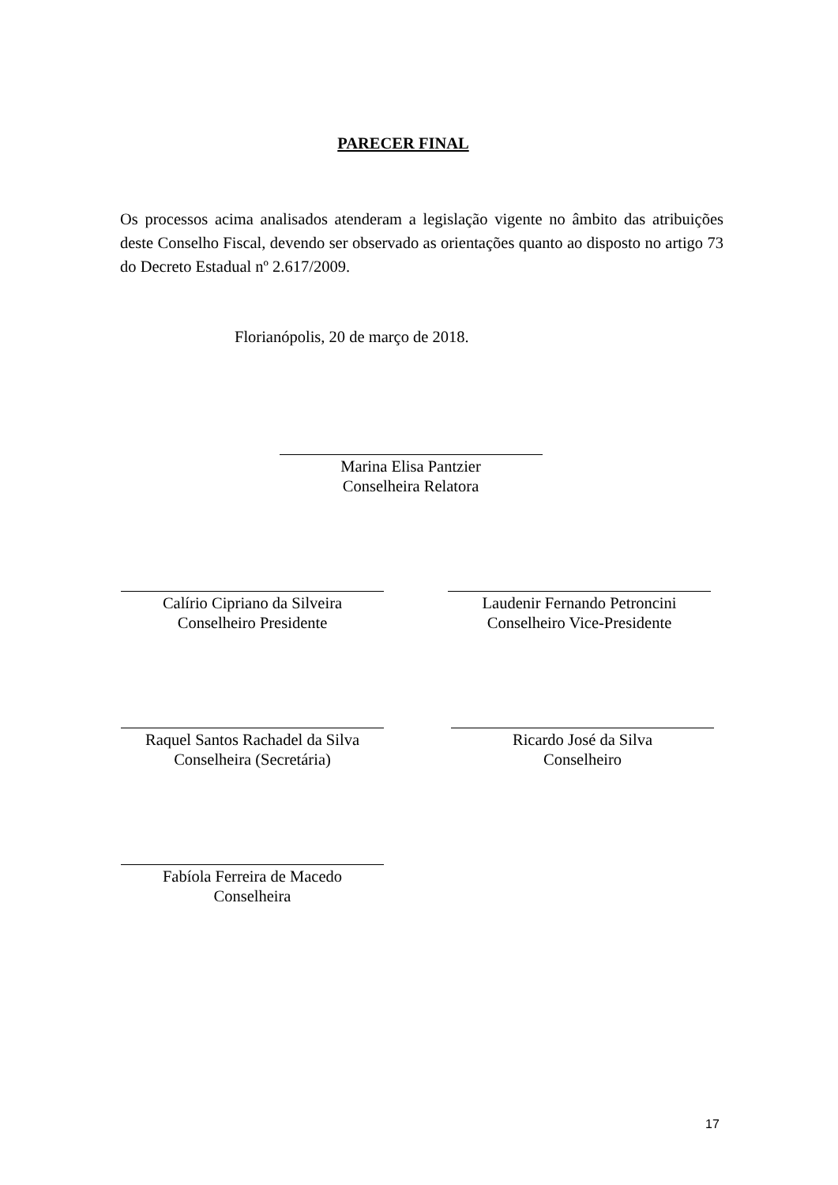PARECER FINAL
Os processos acima analisados atenderam a legislação vigente no âmbito das atribuições deste Conselho Fiscal, devendo ser observado as orientações quanto ao disposto no artigo 73 do Decreto Estadual nº 2.617/2009.
Florianópolis, 20 de março de 2018.
Marina Elisa Pantzier
Conselheira Relatora
Calírio Cipriano da Silveira
Conselheiro Presidente
Laudenir Fernando Petroncini
Conselheiro Vice-Presidente
Raquel Santos Rachadel da Silva
Conselheira (Secretária)
Ricardo José da Silva
Conselheiro
Fabíola Ferreira de Macedo
Conselheira
17